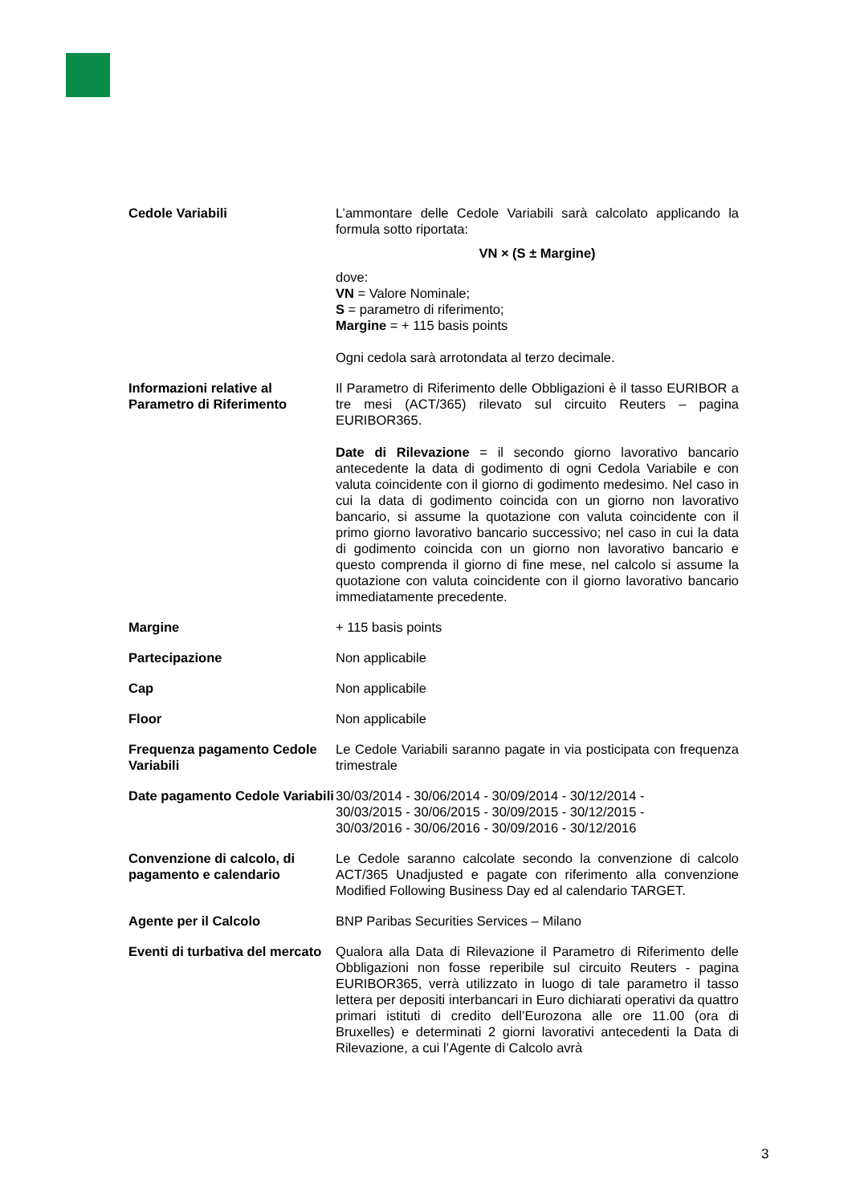| Cedole Variabili | L’ammontare delle Cedole Variabili sarà calcolato applicando la formula sotto riportata: VN × (S ± Margine) dove: VN = Valore Nominale; S = parametro di riferimento; Margine = + 115 basis points Ogni cedola sarà arrotondata al terzo decimale. |
| Informazioni relative al Parametro di Riferimento | Il Parametro di Riferimento delle Obbligazioni è il tasso EURIBOR a tre mesi (ACT/365) rilevato sul circuito Reuters – pagina EURIBOR365. Date di Rilevazione = il secondo giorno lavorativo bancario antecedente la data di godimento di ogni Cedola Variabile e con valuta coincidente con il giorno di godimento medesimo. Nel caso in cui la data di godimento coincida con un giorno non lavorativo bancario, si assume la quotazione con valuta coincidente con il primo giorno lavorativo bancario successivo; nel caso in cui la data di godimento coincida con un giorno non lavorativo bancario e questo comprenda il giorno di fine mese, nel calcolo si assume la quotazione con valuta coincidente con il giorno lavorativo bancario immediatamente precedente. |
| Margine | + 115 basis points |
| Partecipazione | Non applicabile |
| Cap | Non applicabile |
| Floor | Non applicabile |
| Frequenza pagamento Cedole Variabili | Le Cedole Variabili saranno pagate in via posticipata con frequenza trimestrale |
| Date pagamento Cedole Variabili | 30/03/2014 - 30/06/2014 - 30/09/2014 - 30/12/2014 - 30/03/2015 - 30/06/2015 - 30/09/2015 - 30/12/2015 - 30/03/2016 - 30/06/2016 - 30/09/2016 - 30/12/2016 |
| Convenzione di calcolo, di pagamento e calendario | Le Cedole saranno calcolate secondo la convenzione di calcolo ACT/365 Unadjusted e pagate con riferimento alla convenzione Modified Following Business Day ed al calendario TARGET. |
| Agente per il Calcolo | BNP Paribas Securities Services – Milano |
| Eventi di turbativa del mercato | Qualora alla Data di Rilevazione il Parametro di Riferimento delle Obbligazioni non fosse reperibile sul circuito Reuters - pagina EURIBOR365, verrà utilizzato in luogo di tale parametro il tasso lettera per depositi interbancari in Euro dichiarati operativi da quattro primari istituti di credito dell’Eurozona alle ore 11.00 (ora di Bruxelles) e determinati 2 giorni lavorativi antecedenti la Data di Rilevazione, a cui l’Agente di Calcolo avrà |
3